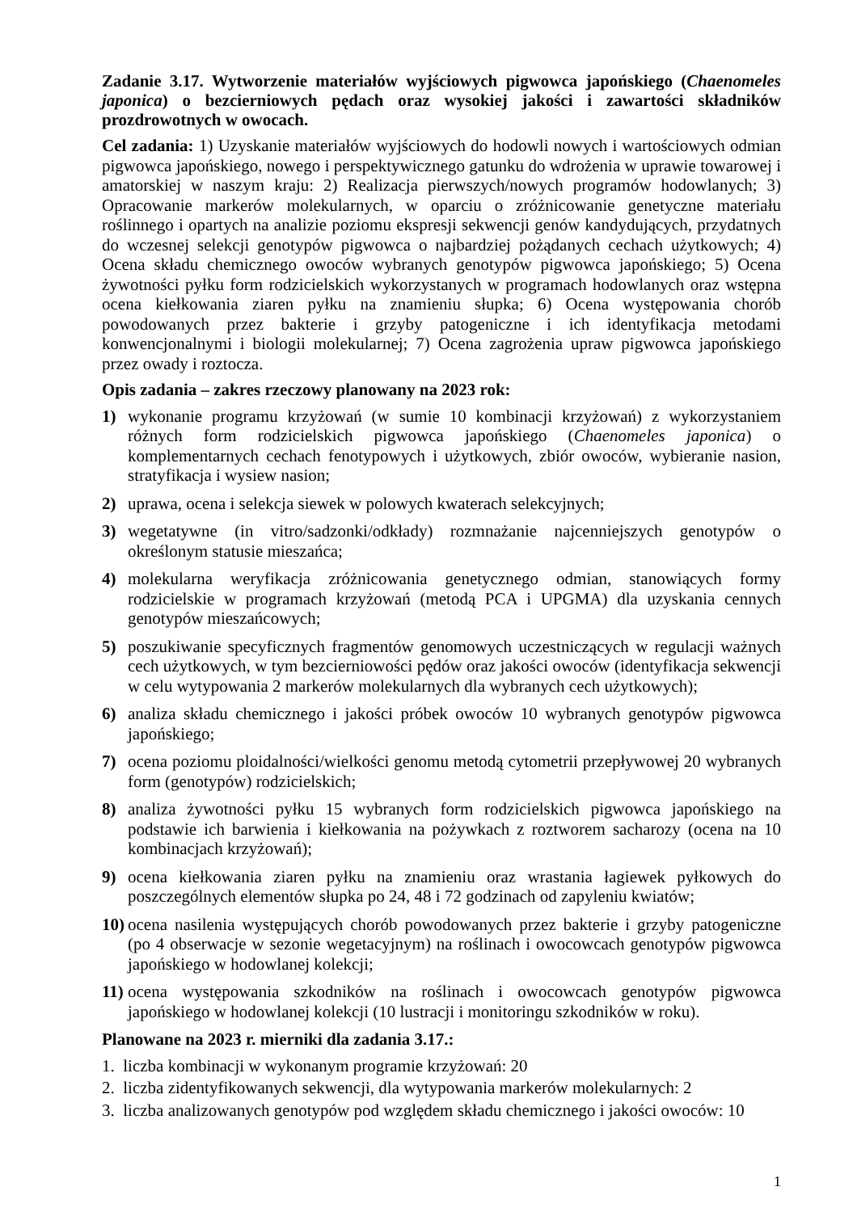Zadanie 3.17. Wytworzenie materiałów wyjściowych pigwowca japońskiego (Chaenomeles japonica) o bezcierniowych pędach oraz wysokiej jakości i zawartości składników prozdrowotnych w owocach.
Cel zadania: 1) Uzyskanie materiałów wyjściowych do hodowli nowych i wartościowych odmian pigwowca japońskiego, nowego i perspektywicznego gatunku do wdrożenia w uprawie towarowej i amatorskiej w naszym kraju: 2) Realizacja pierwszych/nowych programów hodowlanych; 3) Opracowanie markerów molekularnych, w oparciu o zróżnicowanie genetyczne materiału roślinnego i opartych na analizie poziomu ekspresji sekwencji genów kandydujących, przydatnych do wczesnej selekcji genotypów pigwowca o najbardziej pożądanych cechach użytkowych; 4) Ocena składu chemicznego owoców wybranych genotypów pigwowca japońskiego; 5) Ocena żywotności pyłku form rodzicielskich wykorzystanych w programach hodowlanych oraz wstępna ocena kiełkowania ziaren pyłku na znamieniu słupka; 6) Ocena występowania chorób powodowanych przez bakterie i grzyby patogeniczne i ich identyfikacja metodami konwencjonalnymi i biologii molekularnej; 7) Ocena zagrożenia upraw pigwowca japońskiego przez owady i roztocza.
Opis zadania – zakres rzeczowy planowany na 2023 rok:
1) wykonanie programu krzyżowań (w sumie 10 kombinacji krzyżowań) z wykorzystaniem różnych form rodzicielskich pigwowca japońskiego (Chaenomeles japonica) o komplementarnych cechach fenotypowych i użytkowych, zbiór owoców, wybieranie nasion, stratyfikacja i wysiew nasion;
2) uprawa, ocena i selekcja siewek w polowych kwaterach selekcyjnych;
3) wegetatywne (in vitro/sadzonki/odkłady) rozmnażanie najcenniejszych genotypów o określonym statusie mieszańca;
4) molekularna weryfikacja zróżnicowania genetycznego odmian, stanowiących formy rodzicielskie w programach krzyżowań (metodą PCA i UPGMA) dla uzyskania cennych genotypów mieszańcowych;
5) poszukiwanie specyficznych fragmentów genomowych uczestniczących w regulacji ważnych cech użytkowych, w tym bezcierniowości pędów oraz jakości owoców (identyfikacja sekwencji w celu wytypowania 2 markerów molekularnych dla wybranych cech użytkowych);
6) analiza składu chemicznego i jakości próbek owoców 10 wybranych genotypów pigwowca japońskiego;
7) ocena poziomu ploidalności/wielkości genomu metodą cytometrii przepływowej 20 wybranych form (genotypów) rodzicielskich;
8) analiza żywotności pyłku 15 wybranych form rodzicielskich pigwowca japońskiego na podstawie ich barwienia i kiełkowania na pożywkach z roztworem sacharozy (ocena na 10 kombinacjach krzyżowań);
9) ocena kiełkowania ziaren pyłku na znamieniu oraz wrastania łagiewek pyłkowych do poszczególnych elementów słupka po 24, 48 i 72 godzinach od zapyleniu kwiatów;
10) ocena nasilenia występujących chorób powodowanych przez bakterie i grzyby patogeniczne (po 4 obserwacje w sezonie wegetacyjnym) na roślinach i owocowcach genotypów pigwowca japońskiego w hodowlanej kolekcji;
11) ocena występowania szkodników na roślinach i owocowcach genotypów pigwowca japońskiego w hodowlanej kolekcji (10 lustracji i monitoringu szkodników w roku).
Planowane na 2023 r. mierniki dla zadania 3.17.:
1. liczba kombinacji w wykonanym programie krzyżowań: 20
2. liczba zidentyfikowanych sekwencji, dla wytypowania markerów molekularnych: 2
3. liczba analizowanych genotypów pod względem składu chemicznego i jakości owoców: 10
1